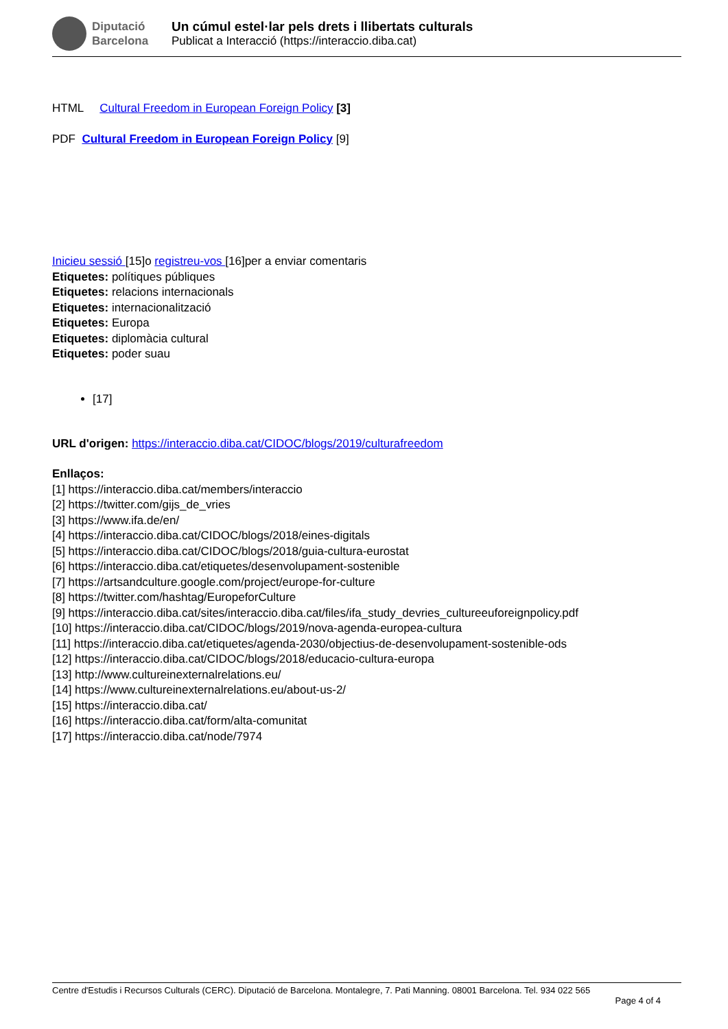Diputació
Barcelona
Un cúmul estel·lar pels drets i llibertats culturals
Publicat a Interacció (https://interaccio.diba.cat)
HTML Cultural Freedom in European Foreign Policy [3]
PDF Cultural Freedom in European Foreign Policy [9]
Inicieu sessió [15]o registreu-vos [16]per a enviar comentaris
Etiquetes: polítiques públiques
Etiquetes: relacions internacionals
Etiquetes: internacionalització
Etiquetes: Europa
Etiquetes: diplomàcia cultural
Etiquetes: poder suau
[17]
URL d'origen: https://interaccio.diba.cat/CIDOC/blogs/2019/culturafreedom
Enllaços:
[1] https://interaccio.diba.cat/members/interaccio
[2] https://twitter.com/gijs_de_vries
[3] https://www.ifa.de/en/
[4] https://interaccio.diba.cat/CIDOC/blogs/2018/eines-digitals
[5] https://interaccio.diba.cat/CIDOC/blogs/2018/guia-cultura-eurostat
[6] https://interaccio.diba.cat/etiquetes/desenvolupament-sostenible
[7] https://artsandculture.google.com/project/europe-for-culture
[8] https://twitter.com/hashtag/EuropeforCulture
[9] https://interaccio.diba.cat/sites/interaccio.diba.cat/files/ifa_study_devries_cultureeuforeignpolicy.pdf
[10] https://interaccio.diba.cat/CIDOC/blogs/2019/nova-agenda-europea-cultura
[11] https://interaccio.diba.cat/etiquetes/agenda-2030/objectius-de-desenvolupament-sostenible-ods
[12] https://interaccio.diba.cat/CIDOC/blogs/2018/educacio-cultura-europa
[13] http://www.cultureinexternalrelations.eu/
[14] https://www.cultureinexternalrelations.eu/about-us-2/
[15] https://interaccio.diba.cat/
[16] https://interaccio.diba.cat/form/alta-comunitat
[17] https://interaccio.diba.cat/node/7974
Centre d'Estudis i Recursos Culturals (CERC). Diputació de Barcelona. Montalegre, 7. Pati Manning. 08001 Barcelona. Tel. 934 022 565
Page 4 of 4